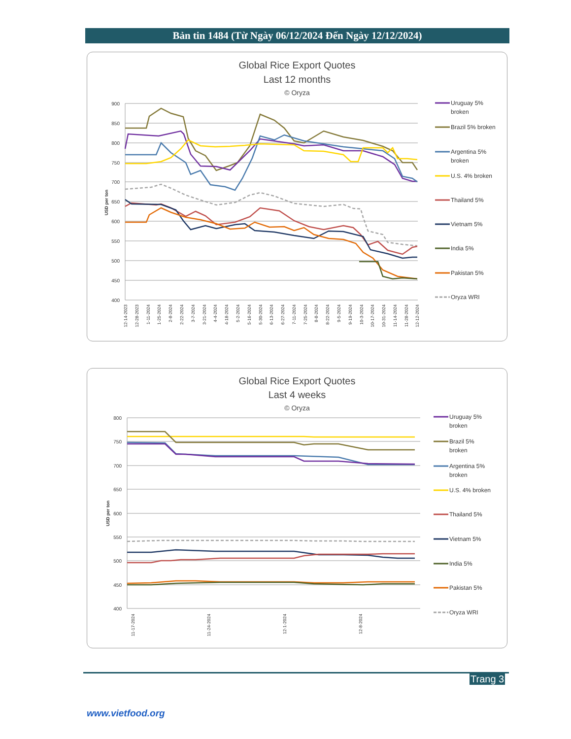Bản tin 1484 (Từ Ngày 06/12/2024 Đến Ngày 12/12/2024)
Global Rice Export Quotes
Last 12 months
© Oryza
900
850
800
750
700
650
600
550
500
450
400
USD per ton
12-14-2023
12-28-2023
1-11-2024
1-25-2024
2-8-2024
2-22-2024
3-7-2024
3-21-2024
4-4-2024
4-18-2024
5-2-2024
5-16-2024
5-30-2024
6-13-2024
6-27-2024
7-11-2024
7-25-2024
8-8-2024
8-22-2024
9-5-2024
9-19-2024
10-3-2024
10-17-2024
10-31-2024
11-14-2024
11-28-2024
12-12-2024
Uruguay 5%
broken
Brazil 5% broken
Argentina 5%
broken
U.S. 4% broken
Thailand 5%
Vietnam 5%
India 5%
Pakistan 5%
Oryza WRI
Global Rice Export Quotes
Last 4 weeks
© Oryza
800
750
700
650
600
550
500
450
400
USD per ton
11-17-2024
11-24-2024
12-1-2024
12-8-2024
Uruguay 5%
broken
Brazil 5%
broken
Argentina 5%
broken
U.S. 4% broken
Thailand 5%
Vietnam 5%
India 5%
Pakistan 5%
Oryza WRI
Trang 3
www.vietfood.org